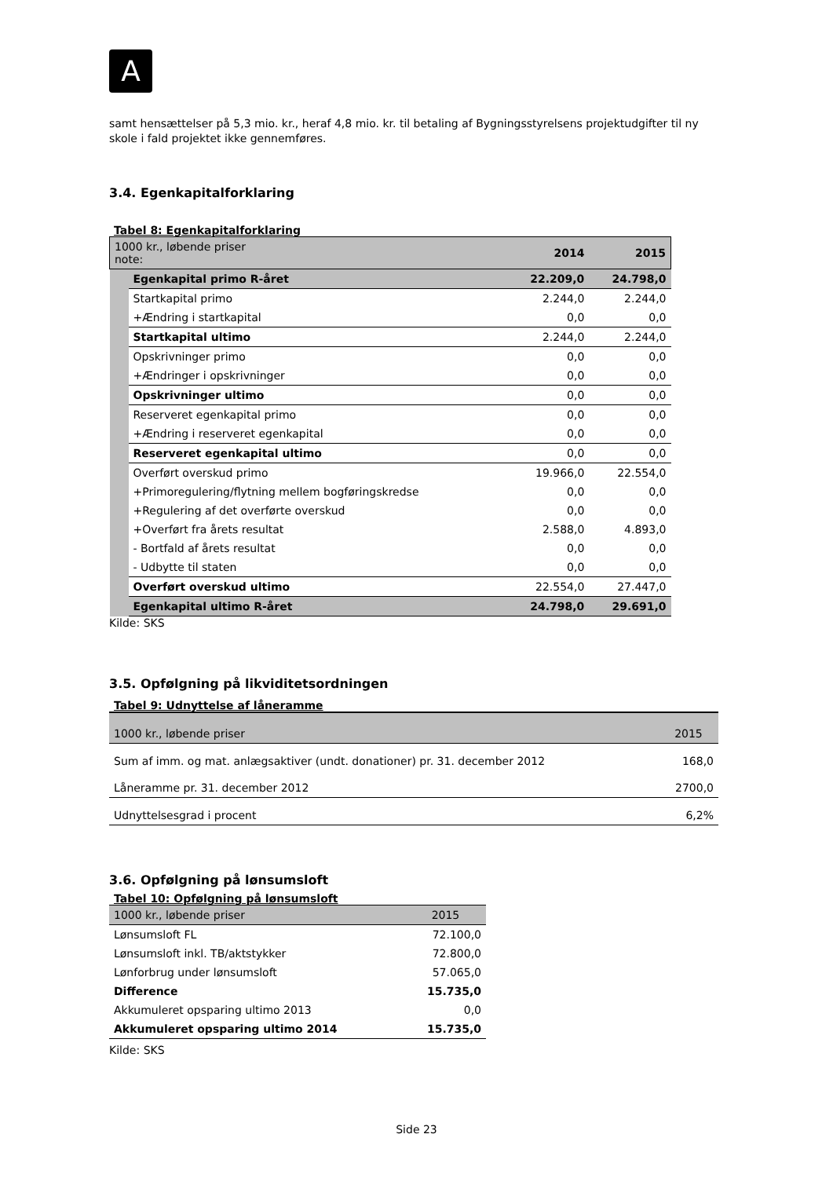A
samt hensættelser på 5,3 mio. kr., heraf 4,8 mio. kr. til betaling af Bygningsstyrelsens projektudgifter til ny skole i fald projektet ikke gennemføres.
3.4. Egenkapitalforklaring
Tabel 8: Egenkapitalforklaring
| 1000 kr., løbende priser note: | | 2014 | 2015 |
| | Egenkapital primo R-året | 22.209,0 | 24.798,0 |
| | Startkapital primo | 2.244,0 | 2.244,0 |
| | +Ændring i startkapital | 0,0 | 0,0 |
| | Startkapital ultimo | 2.244,0 | 2.244,0 |
| | Opskrivninger primo | 0,0 | 0,0 |
| | +Ændringer i opskrivninger | 0,0 | 0,0 |
| | Opskrivninger ultimo | 0,0 | 0,0 |
| | Reserveret egenkapital primo | 0,0 | 0,0 |
| | +Ændring i reserveret egenkapital | 0,0 | 0,0 |
| | Reserveret egenkapital ultimo | 0,0 | 0,0 |
| | Overført overskud primo | 19.966,0 | 22.554,0 |
| | +Primoregulering/flytning mellem bogføringskredse | 0,0 | 0,0 |
| | +Regulering af det overførte overskud | 0,0 | 0,0 |
| | +Overført fra årets resultat | 2.588,0 | 4.893,0 |
| | - Bortfald af årets resultat | 0,0 | 0,0 |
| | - Udbytte til staten | 0,0 | 0,0 |
| | Overført overskud ultimo | 22.554,0 | 27.447,0 |
| | Egenkapital ultimo R-året | 24.798,0 | 29.691,0 |
Kilde: SKS
3.5. Opfølgning på likviditetsordningen
Tabel 9: Udnyttelse af låneramme
| 1000 kr., løbende priser | 2015 |
| Sum af imm. og mat. anlægsaktiver (undt. donationer) pr. 31. december 2012 | 168,0 |
| Låneramme pr. 31. december 2012 | 2700,0 |
| Udnyttelsesgrad i procent | 6,2% |
3.6. Opfølgning på lønsumsloft
Tabel 10: Opfølgning på lønsumsloft
| 1000 kr., løbende priser | 2015 |
| Lønsumsloft FL | 72.100,0 |
| Lønsumsloft inkl. TB/aktstykker | 72.800,0 |
| Lønforbrug under lønsumsloft | 57.065,0 |
| Difference | 15.735,0 |
| Akkumuleret opsparing ultimo 2013 | 0,0 |
| Akkumuleret opsparing ultimo 2014 | 15.735,0 |
Kilde: SKS
Side 23